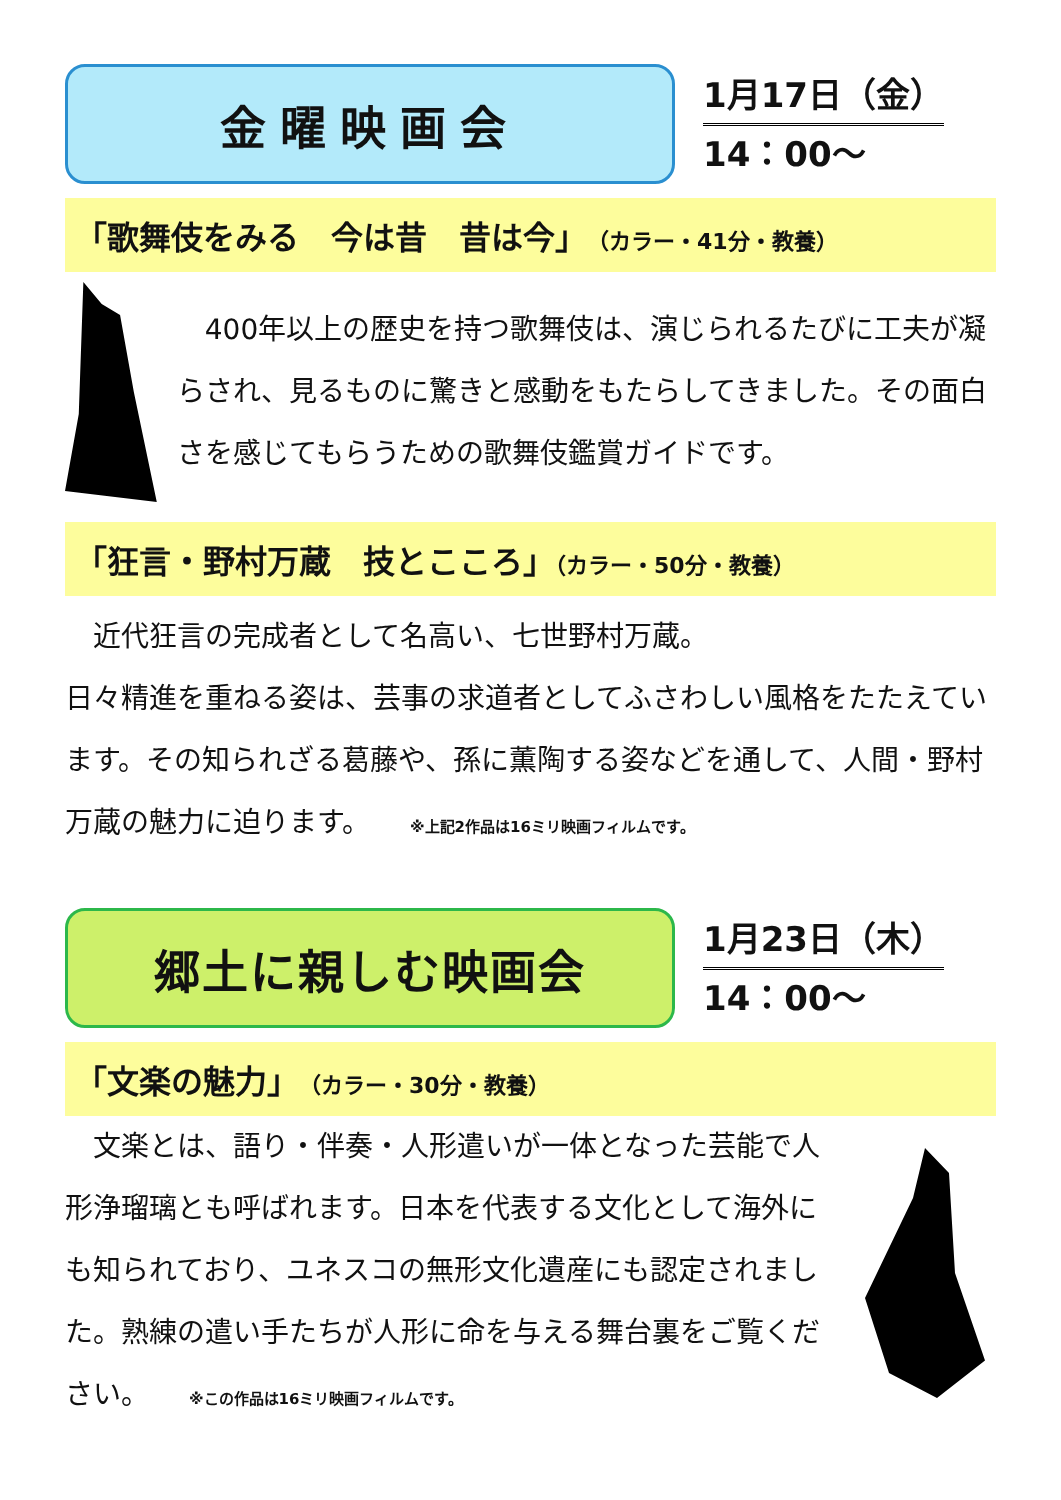金曜映画会
1月17日（金）
14：00～
「歌舞伎をみる　今は昔　昔は今」（カラー・41分・教養）
　400年以上の歴史を持つ歌舞伎は、演じられるたびに工夫が凝らされ、見るものに驚きと感動をもたらしてきました。その面白さを感じてもらうための歌舞伎鑑賞ガイドです。
「狂言・野村万蔵　技とこころ」（カラー・50分・教養）
　近代狂言の完成者として名高い、七世野村万蔵。
日々精進を重ねる姿は、芸事の求道者としてふさわしい風格をたたえています。その知られざる葛藤や、孫に薫陶する姿などを通して、人間・野村万蔵の魅力に迫ります。 ※上記2作品は16ミリ映画フィルムです。
郷土に親しむ映画会
1月23日（木）
14：00～
「文楽の魅力」（カラー・30分・教養）
　文楽とは、語り・伴奏・人形遣いが一体となった芸能で人形浄瑠璃とも呼ばれます。日本を代表する文化として海外にも知られており、ユネスコの無形文化遺産にも認定されました。熟練の遣い手たちが人形に命を与える舞台裏をご覧ください。 ※この作品は16ミリ映画フィルムです。